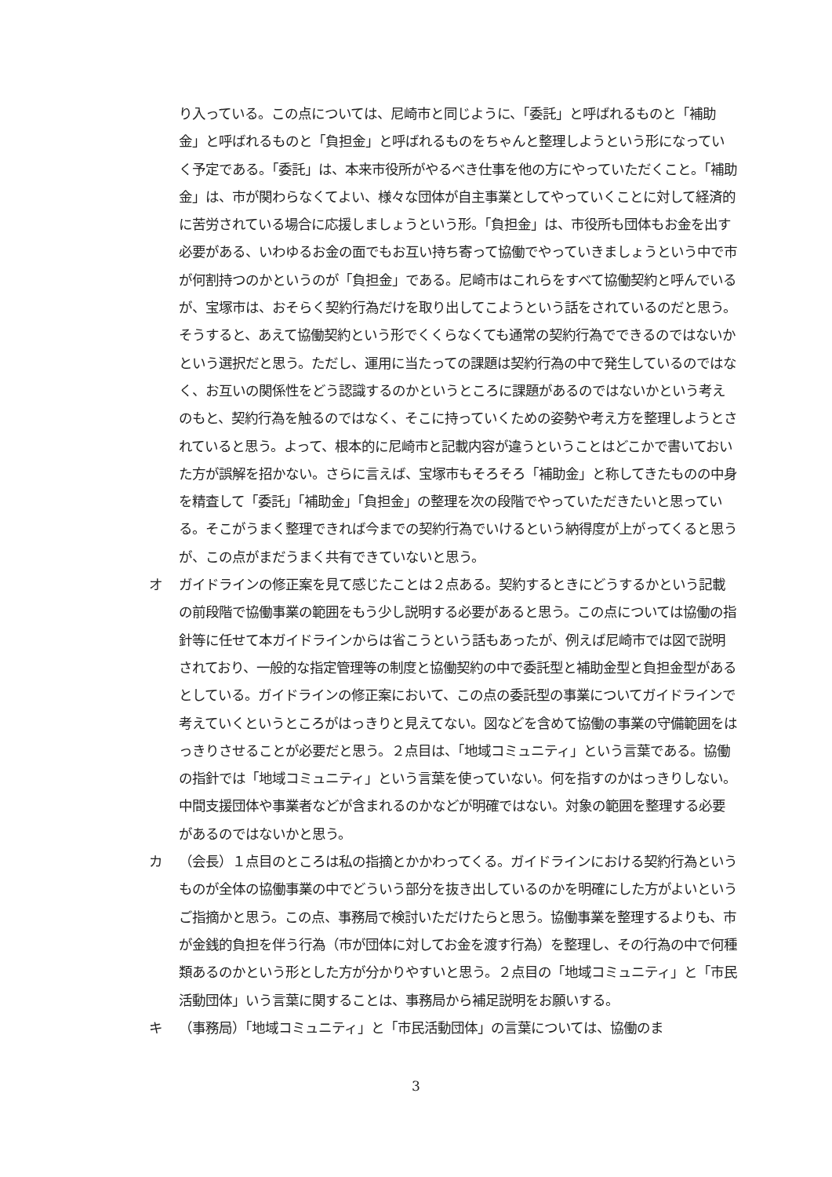り入っている。この点については、尼崎市と同じように、「委託」と呼ばれるものと「補助金」と呼ばれるものと「負担金」と呼ばれるものをちゃんと整理しようという形になっていく予定である。「委託」は、本来市役所がやるべき仕事を他の方にやっていただくこと。「補助金」は、市が関わらなくてよい、様々な団体が自主事業としてやっていくことに対して経済的に苦労されている場合に応援しましょうという形。「負担金」は、市役所も団体もお金を出す必要がある、いわゆるお金の面でもお互い持ち寄って協働でやっていきましょうという中で市が何割持つのかというのが「負担金」である。尼崎市はこれらをすべて協働契約と呼んでいるが、宝塚市は、おそらく契約行為だけを取り出してこようという話をされているのだと思う。そうすると、あえて協働契約という形でくくらなくても通常の契約行為でできるのではないかという選択だと思う。ただし、運用に当たっての課題は契約行為の中で発生しているのではなく、お互いの関係性をどう認識するのかというところに課題があるのではないかという考えのもと、契約行為を触るのではなく、そこに持っていくための姿勢や考え方を整理しようとされていると思う。よって、根本的に尼崎市と記載内容が違うということはどこかで書いておいた方が誤解を招かない。さらに言えば、宝塚市もそろそろ「補助金」と称してきたものの中身を精査して「委託」「補助金」「負担金」の整理を次の段階でやっていただきたいと思っている。そこがうまく整理できれば今までの契約行為でいけるという納得度が上がってくると思うが、この点がまだうまく共有できていないと思う。
オ ガイドラインの修正案を見て感じたことは２点ある。契約するときにどうするかという記載の前段階で協働事業の範囲をもう少し説明する必要があると思う。この点については協働の指針等に任せて本ガイドラインからは省こうという話もあったが、例えば尼崎市では図で説明されており、一般的な指定管理等の制度と協働契約の中で委託型と補助金型と負担金型があるとしている。ガイドラインの修正案において、この点の委託型の事業についてガイドラインで考えていくというところがはっきりと見えてない。図などを含めて協働の事業の守備範囲をはっきりさせることが必要だと思う。２点目は、「地域コミュニティ」という言葉である。協働の指針では「地域コミュニティ」という言葉を使っていない。何を指すのかはっきりしない。中間支援団体や事業者などが含まれるのかなどが明確ではない。対象の範囲を整理する必要があるのではないかと思う。
カ （会長）１点目のところは私の指摘とかかわってくる。ガイドラインにおける契約行為というものが全体の協働事業の中でどういう部分を抜き出しているのかを明確にした方がよいというご指摘かと思う。この点、事務局で検討いただけたらと思う。協働事業を整理するよりも、市が金銭的負担を伴う行為（市が団体に対してお金を渡す行為）を整理し、その行為の中で何種類あるのかという形とした方が分かりやすいと思う。２点目の「地域コミュニティ」と「市民活動団体」いう言葉に関することは、事務局から補足説明をお願いする。
キ （事務局）「地域コミュニティ」と「市民活動団体」の言葉については、協働のま
3